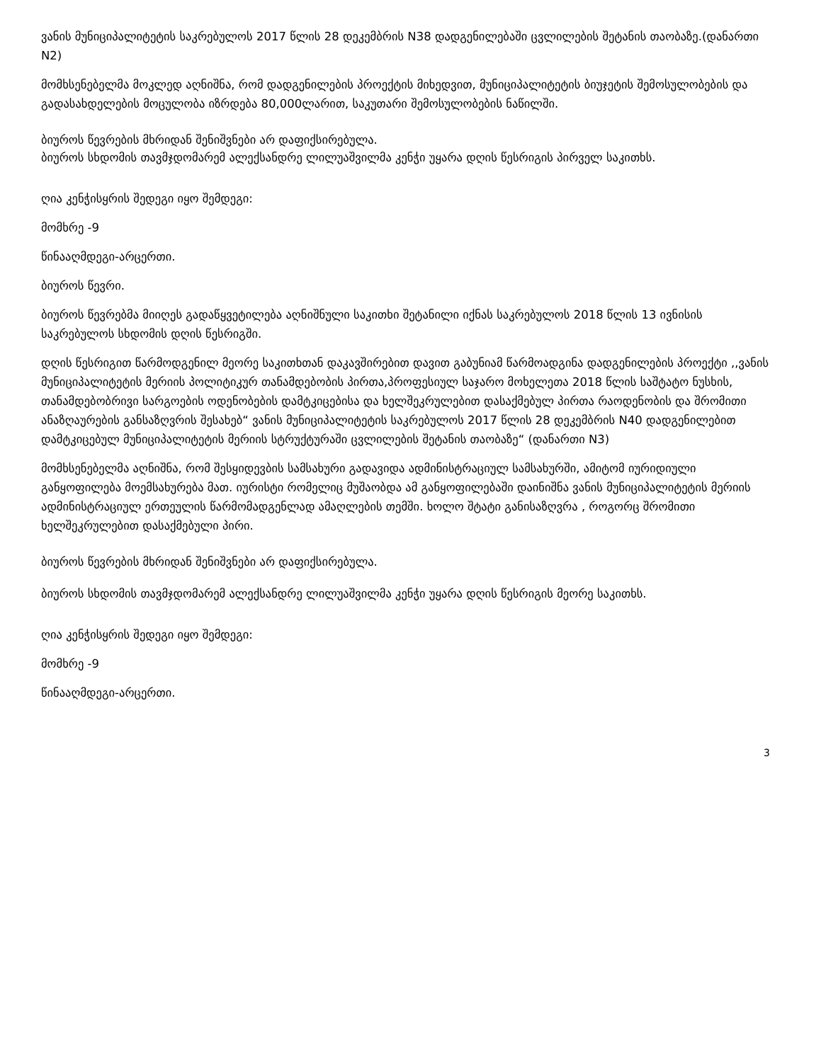ვანის მუნიციპალიტეტის საკრებულოს 2017 წლის 28 დეკემბრის N38 დადგენილებაში ცვლილების შეტანის თაობაზე.(დანართი N2)
მომხსენებელმა მოკლედ აღნიშნა, რომ დადგენილების პროექტის მიხედვით, მუნიციპალიტეტის ბიუჯეტის შემოსულობების და გადასახდელების მოცულობა იზრდება 80,000ლარით, საკუთარი შემოსულობების ნაწილში.
ბიუროს წევრების მხრიდან შენიშვნები არ დაფიქსირებულა.
ბიუროს სხდომის თავმჯდომარემ ალექსანდრე ლილუაშვილმა კენჭი უყარა დღის წესრიგის პირველ საკითხს.
ღია კენჭისყრის შედეგი იყო შემდეგი:
მომხრე -9
წინააღმდეგი-არცერთი.
ბიუროს წევრი.
ბიუროს წევრებმა მიიღეს გადაწყვეტილება აღნიშნული საკითხი შეტანილი იქნას საკრებულოს 2018 წლის 13 ივნისის საკრებულოს სხდომის დღის წესრიგში.
დღის წესრიგით წარმოდგენილ მეორე საკითხთან დაკავშირებით დავით გაბუნიამ წარმოადგინა დადგენილების პროექტი ,,ვანის მუნიციპალიტეტის მერიის პოლიტიკურ თანამდებობის პირთა,პროფესიულ საჯარო მოხელეთა 2018 წლის საშტატო ნუსხის, თანამდებობრივი სარგოების ოდენობების დამტკიცებისა და ხელშეკრულებით დასაქმებულ პირთა რაოდენობის და შრომითი ანაზღაურების განსაზღვრის შესახებ“ ვანის მუნიციპალიტეტის საკრებულოს 2017 წლის 28 დეკემბრის N40 დადგენილებით დამტკიცებულ მუნიციპალიტეტის მერიის სტრუქტურაში ცვლილების შეტანის თაობაზე“ (დანართი N3)
მომხსენებელმა აღნიშნა, რომ შესყიდევბის სამსახური გადავიდა ადმინისტრაციულ სამსახურში, ამიტომ იურიდიული განყოფილება მოემსახურება მათ. იურისტი რომელიც მუშაობდა ამ განყოფილებაში დაინიშნა ვანის მუნიციპალიტეტის მერიის ადმინისტრაციულ ერთეულის წარმომადგენლად ამაღლების თემში. ხოლო შტატი განისაზღვრა , როგორც შრომითი ხელშეკრულებით დასაქმებული პირი.
ბიუროს წევრების მხრიდან შენიშვნები არ დაფიქსირებულა.
ბიუროს სხდომის თავმჯდომარემ ალექსანდრე ლილუაშვილმა კენჭი უყარა დღის წესრიგის მეორე საკითხს.
ღია კენჭისყრის შედეგი იყო შემდეგი:
მომხრე -9
წინააღმდეგი-არცერთი.
3